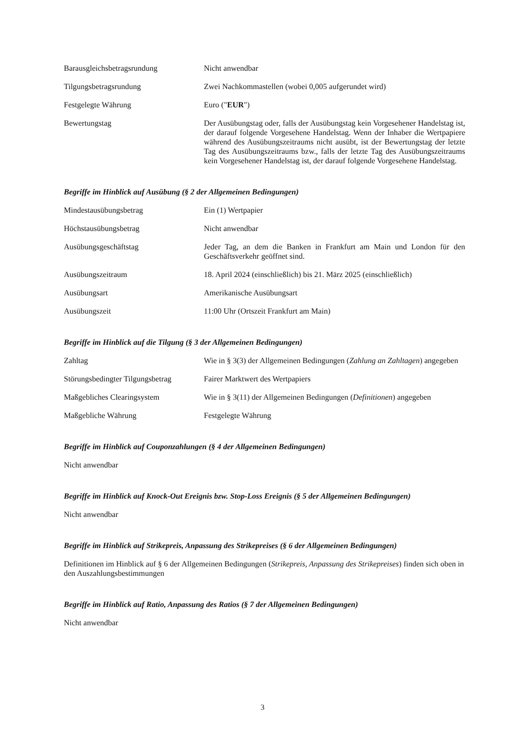| Barausgleichsbetragsrundung | Nicht anwendbar |
| Tilgungsbetragsrundung | Zwei Nachkommastellen (wobei 0,005 aufgerundet wird) |
| Festgelegte Währung | Euro (" EUR ") |
| Bewertungstag | Der Ausübungstag oder, falls der Ausübungstag kein Vorgesehener Handelstag ist, der darauf folgende Vorgesehene Handelstag. Wenn der Inhaber die Wertpapiere während des Ausübungszeitraums nicht ausübt, ist der Bewertungstag der letzte Tag des Ausübungszeitraums bzw., falls der letzte Tag des Ausübungszeitraums kein Vorgesehener Handelstag ist, der darauf folgende Vorgesehene Handelstag. |
Begriffe im Hinblick auf Ausübung (§ 2 der Allgemeinen Bedingungen)
| Mindestausübungsbetrag | Ein (1) Wertpapier |
| Höchstausübungsbetrag | Nicht anwendbar |
| Ausübungsgeschäftstag | Jeder Tag, an dem die Banken in Frankfurt am Main und London für den Geschäftsverkehr geöffnet sind. |
| Ausübungszeitraum | 18. April 2024 (einschließlich) bis 21. März 2025 (einschließlich) |
| Ausübungsart | Amerikanische Ausübungsart |
| Ausübungszeit | 11:00 Uhr (Ortszeit Frankfurt am Main) |
Begriffe im Hinblick auf die Tilgung (§ 3 der Allgemeinen Bedingungen)
| Zahltag | Wie in § 3(3) der Allgemeinen Bedingungen ( Zahlung an Zahltagen ) angegeben |
| Störungsbedingter Tilgungsbetrag | Fairer Marktwert des Wertpapiers |
| Maßgebliches Clearingsystem | Wie in § 3(11) der Allgemeinen Bedingungen ( Definitionen ) angegeben |
| Maßgebliche Währung | Festgelegte Währung |
Begriffe im Hinblick auf Couponzahlungen (§ 4 der Allgemeinen Bedingungen)
Nicht anwendbar
Begriffe im Hinblick auf Knock-Out Ereignis bzw. Stop-Loss Ereignis (§ 5 der Allgemeinen Bedingungen)
Nicht anwendbar
Begriffe im Hinblick auf Strikepreis, Anpassung des Strikepreises (§ 6 der Allgemeinen Bedingungen)
Definitionen im Hinblick auf § 6 der Allgemeinen Bedingungen (Strikepreis, Anpassung des Strikepreises) finden sich oben in den Auszahlungsbestimmungen
Begriffe im Hinblick auf Ratio, Anpassung des Ratios (§ 7 der Allgemeinen Bedingungen)
Nicht anwendbar
3